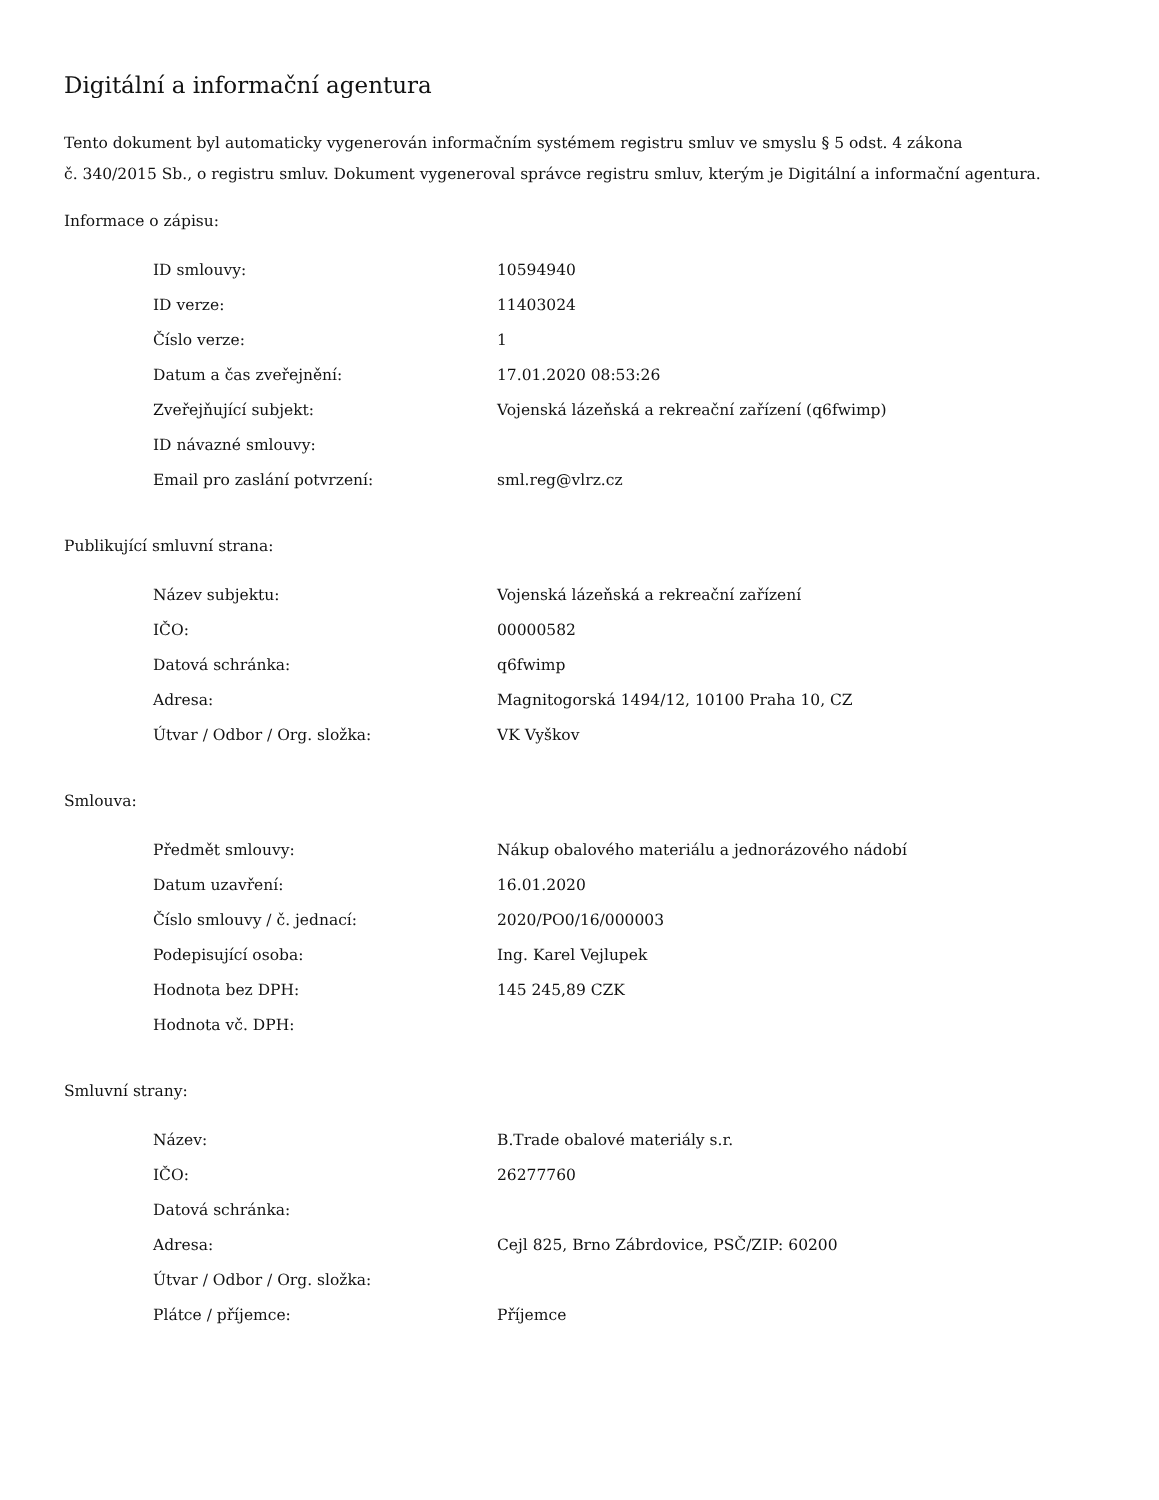Digitální a informační agentura
Tento dokument byl automaticky vygenerován informačním systémem registru smluv ve smyslu § 5 odst. 4 zákona
č. 340/2015 Sb., o registru smluv. Dokument vygeneroval správce registru smluv, kterým je Digitální a informační agentura.
Informace o zápisu:
| ID smlouvy: | 10594940 |
| ID verze: | 11403024 |
| Číslo verze: | 1 |
| Datum a čas zveřejnění: | 17.01.2020 08:53:26 |
| Zveřejňující subjekt: | Vojenská lázeňská a rekreační zařízení (q6fwimp) |
| ID návazné smlouvy: | |
| Email pro zaslání potvrzení: | sml.reg@vlrz.cz |
Publikující smluvní strana:
| Název subjektu: | Vojenská lázeňská a rekreační zařízení |
| IČO: | 00000582 |
| Datová schránka: | q6fwimp |
| Adresa: | Magnitogorská 1494/12, 10100 Praha 10, CZ |
| Útvar / Odbor / Org. složka: | VK Vyškov |
Smlouva:
| Předmět smlouvy: | Nákup obalového materiálu a jednorázového nádobí |
| Datum uzavření: | 16.01.2020 |
| Číslo smlouvy / č. jednací: | 2020/PO0/16/000003 |
| Podepisující osoba: | Ing. Karel Vejlupek |
| Hodnota bez DPH: | 145 245,89 CZK |
| Hodnota vč. DPH: | |
Smluvní strany:
| Název: | B.Trade obalové materiály s.r. |
| IČO: | 26277760 |
| Datová schránka: | |
| Adresa: | Cejl 825, Brno Zábrdovice, PSČ/ZIP: 60200 |
| Útvar / Odbor / Org. složka: | |
| Plátce / příjemce: | Příjemce |